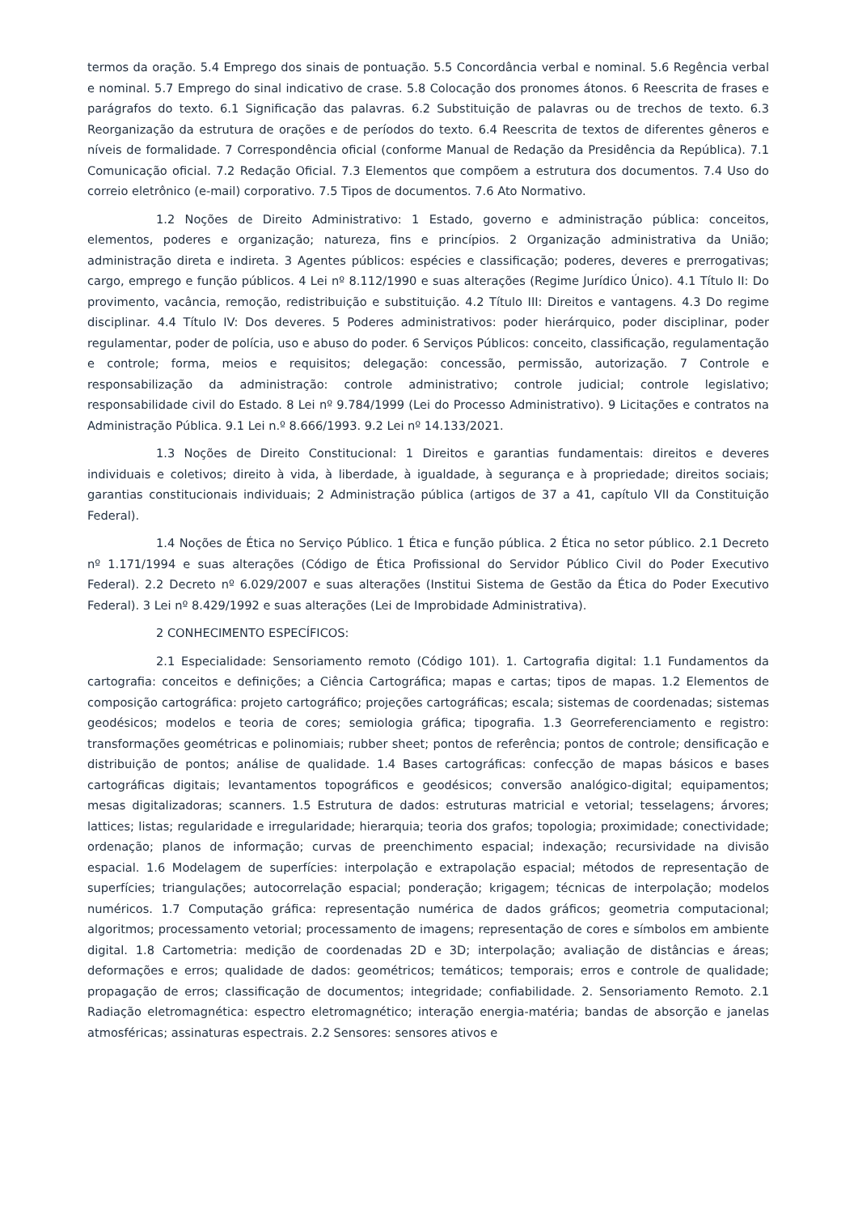termos da oração. 5.4 Emprego dos sinais de pontuação. 5.5 Concordância verbal e nominal. 5.6 Regência verbal e nominal. 5.7 Emprego do sinal indicativo de crase. 5.8 Colocação dos pronomes átonos. 6 Reescrita de frases e parágrafos do texto. 6.1 Significação das palavras. 6.2 Substituição de palavras ou de trechos de texto. 6.3 Reorganização da estrutura de orações e de períodos do texto. 6.4 Reescrita de textos de diferentes gêneros e níveis de formalidade. 7 Correspondência oficial (conforme Manual de Redação da Presidência da República). 7.1 Comunicação oficial. 7.2 Redação Oficial. 7.3 Elementos que compõem a estrutura dos documentos. 7.4 Uso do correio eletrônico (e-mail) corporativo. 7.5 Tipos de documentos. 7.6 Ato Normativo.
1.2 Noções de Direito Administrativo: 1 Estado, governo e administração pública: conceitos, elementos, poderes e organização; natureza, fins e princípios. 2 Organização administrativa da União; administração direta e indireta. 3 Agentes públicos: espécies e classificação; poderes, deveres e prerrogativas; cargo, emprego e função públicos. 4 Lei nº 8.112/1990 e suas alterações (Regime Jurídico Único). 4.1 Título II: Do provimento, vacância, remoção, redistribuição e substituição. 4.2 Título III: Direitos e vantagens. 4.3 Do regime disciplinar. 4.4 Título IV: Dos deveres. 5 Poderes administrativos: poder hierárquico, poder disciplinar, poder regulamentar, poder de polícia, uso e abuso do poder. 6 Serviços Públicos: conceito, classificação, regulamentação e controle; forma, meios e requisitos; delegação: concessão, permissão, autorização. 7 Controle e responsabilização da administração: controle administrativo; controle judicial; controle legislativo; responsabilidade civil do Estado. 8 Lei nº 9.784/1999 (Lei do Processo Administrativo). 9 Licitações e contratos na Administração Pública. 9.1 Lei n.º 8.666/1993. 9.2 Lei nº 14.133/2021.
1.3 Noções de Direito Constitucional: 1 Direitos e garantias fundamentais: direitos e deveres individuais e coletivos; direito à vida, à liberdade, à igualdade, à segurança e à propriedade; direitos sociais; garantias constitucionais individuais; 2 Administração pública (artigos de 37 a 41, capítulo VII da Constituição Federal).
1.4 Noções de Ética no Serviço Público. 1 Ética e função pública. 2 Ética no setor público. 2.1 Decreto nº 1.171/1994 e suas alterações (Código de Ética Profissional do Servidor Público Civil do Poder Executivo Federal). 2.2 Decreto nº 6.029/2007 e suas alterações (Institui Sistema de Gestão da Ética do Poder Executivo Federal). 3 Lei nº 8.429/1992 e suas alterações (Lei de Improbidade Administrativa).
2 CONHECIMENTO ESPECÍFICOS:
2.1 Especialidade: Sensoriamento remoto (Código 101). 1. Cartografia digital: 1.1 Fundamentos da cartografia: conceitos e definições; a Ciência Cartográfica; mapas e cartas; tipos de mapas. 1.2 Elementos de composição cartográfica: projeto cartográfico; projeções cartográficas; escala; sistemas de coordenadas; sistemas geodésicos; modelos e teoria de cores; semiologia gráfica; tipografia. 1.3 Georreferenciamento e registro: transformações geométricas e polinomiais; rubber sheet; pontos de referência; pontos de controle; densificação e distribuição de pontos; análise de qualidade. 1.4 Bases cartográficas: confecção de mapas básicos e bases cartográficas digitais; levantamentos topográficos e geodésicos; conversão analógico-digital; equipamentos; mesas digitalizadoras; scanners. 1.5 Estrutura de dados: estruturas matricial e vetorial; tesselagens; árvores; lattices; listas; regularidade e irregularidade; hierarquia; teoria dos grafos; topologia; proximidade; conectividade; ordenação; planos de informação; curvas de preenchimento espacial; indexação; recursividade na divisão espacial. 1.6 Modelagem de superfícies: interpolação e extrapolação espacial; métodos de representação de superfícies; triangulações; autocorrelação espacial; ponderação; krigagem; técnicas de interpolação; modelos numéricos. 1.7 Computação gráfica: representação numérica de dados gráficos; geometria computacional; algoritmos; processamento vetorial; processamento de imagens; representação de cores e símbolos em ambiente digital. 1.8 Cartometria: medição de coordenadas 2D e 3D; interpolação; avaliação de distâncias e áreas; deformações e erros; qualidade de dados: geométricos; temáticos; temporais; erros e controle de qualidade; propagação de erros; classificação de documentos; integridade; confiabilidade. 2. Sensoriamento Remoto. 2.1 Radiação eletromagnética: espectro eletromagnético; interação energia-matéria; bandas de absorção e janelas atmosféricas; assinaturas espectrais. 2.2 Sensores: sensores ativos e